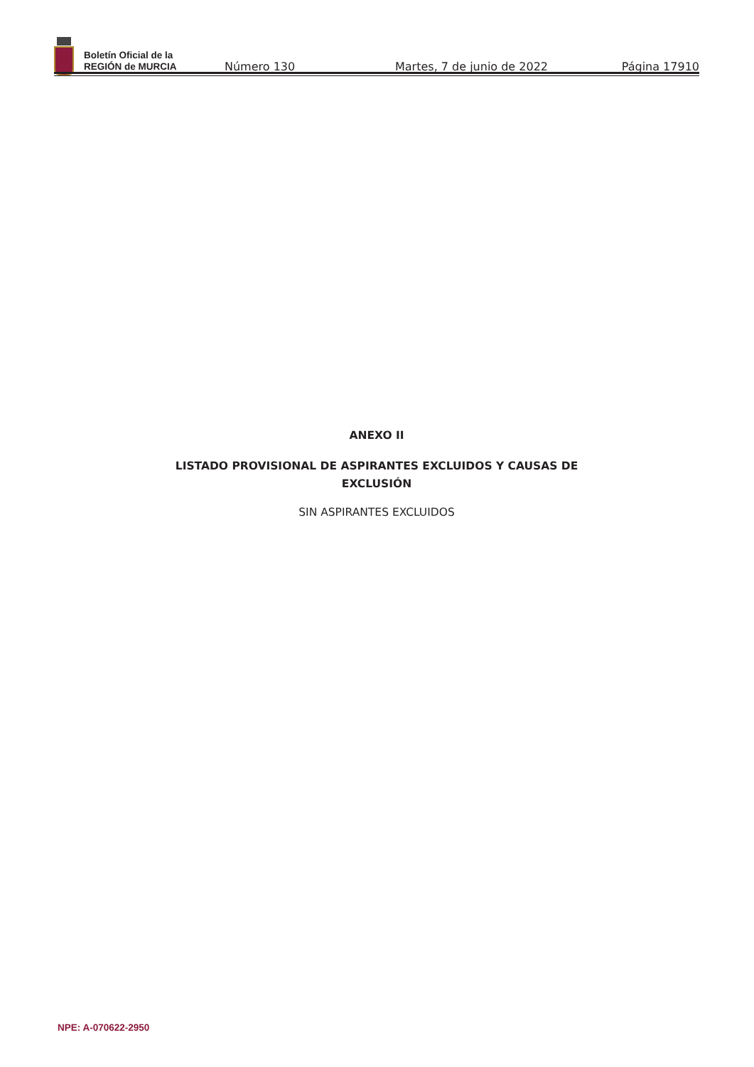Boletín Oficial de la
REGIÓN de MURCIA
Número 130
Martes, 7 de junio de 2022
Página 17910
ANEXO II
LISTADO PROVISIONAL DE ASPIRANTES EXCLUIDOS Y CAUSAS DE
EXCLUSIÓN
SIN ASPIRANTES EXCLUIDOS
NPE: A-070622-2950